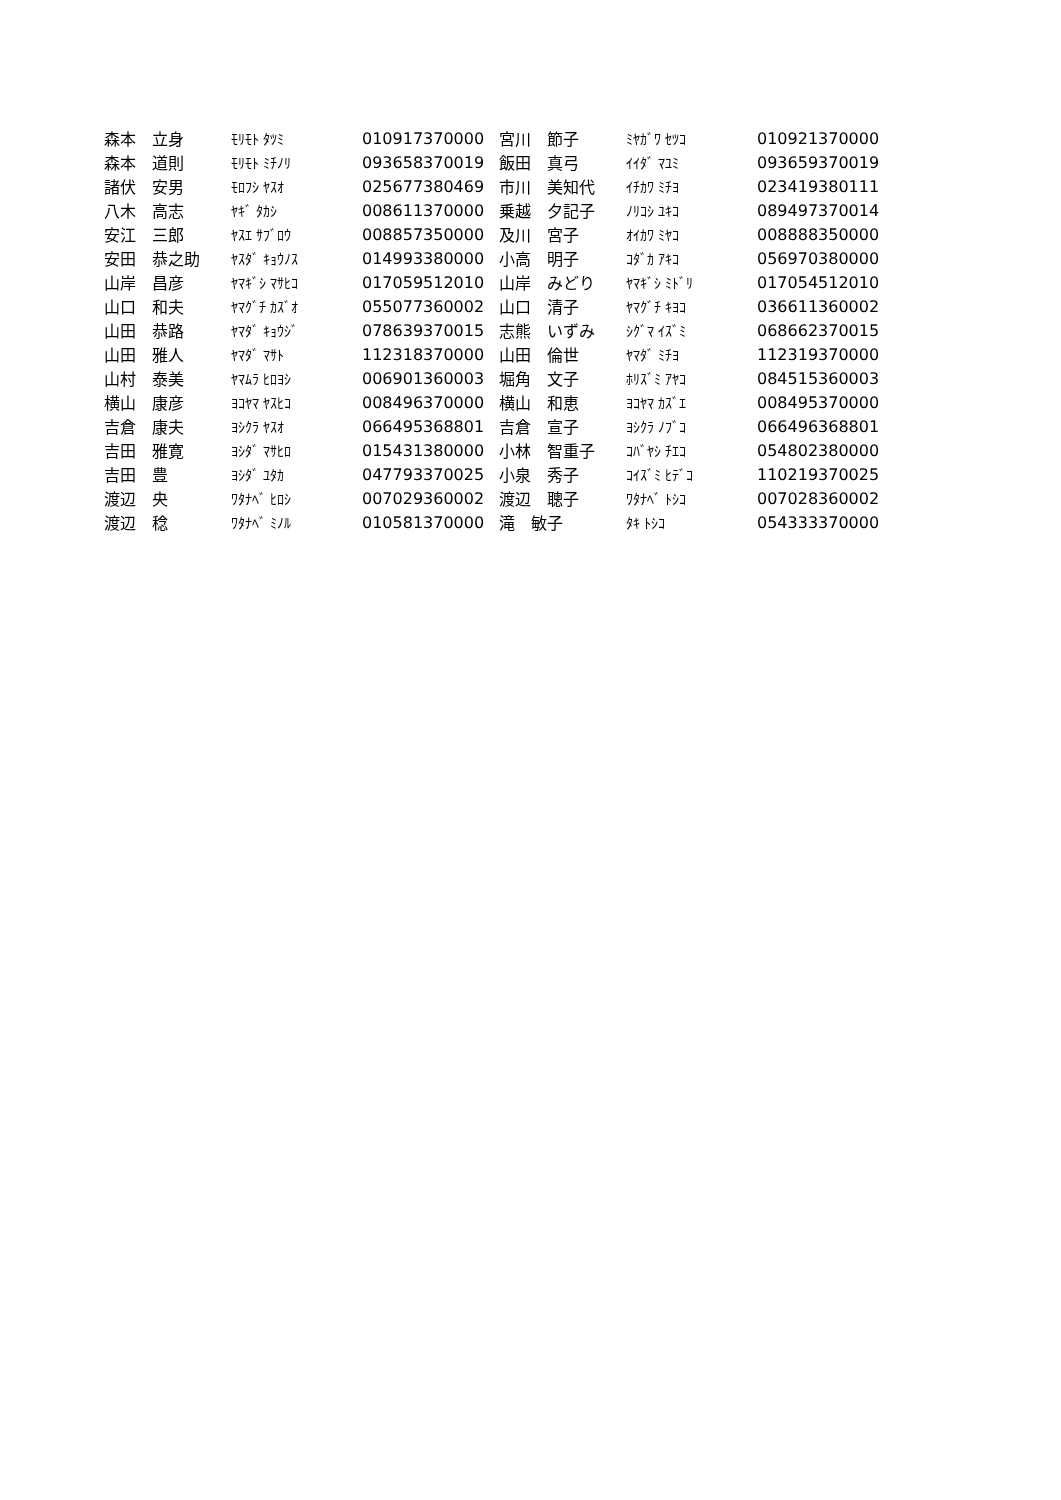| 森本 立身 | ﾓﾘﾓﾄ ﾀﾂﾐ | 010917370000 | 宮川 節子 | ﾐﾔｶﾞﾜ ｾﾂｺ | 010921370000 |
| 森本 道則 | ﾓﾘﾓﾄ ﾐﾁﾉﾘ | 093658370019 | 飯田 真弓 | ｲｲﾀﾞ ﾏﾕﾐ | 093659370019 |
| 諸伏 安男 | ﾓﾛﾌｼ ﾔｽｵ | 025677380469 | 市川 美知代 | ｲﾁｶﾜ ﾐﾁﾖ | 023419380111 |
| 八木 高志 | ﾔｷﾞ ﾀｶｼ | 008611370000 | 乗越 夕記子 | ﾉﾘｺｼ ﾕｷｺ | 089497370014 |
| 安江 三郎 | ﾔｽｴ ｻﾌﾞﾛｳ | 008857350000 | 及川 宮子 | ｵｲｶﾜ ﾐﾔｺ | 008888350000 |
| 安田 恭之助 | ﾔｽﾀﾞ ｷｮｳﾉｽ | 014993380000 | 小高 明子 | ｺﾀﾞｶ ｱｷｺ | 056970380000 |
| 山岸 昌彦 | ﾔﾏｷﾞｼ ﾏｻﾋｺ | 017059512010 | 山岸 みどり | ﾔﾏｷﾞｼ ﾐﾄﾞﾘ | 017054512010 |
| 山口 和夫 | ﾔﾏｸﾞﾁ ｶｽﾞｵ | 055077360002 | 山口 清子 | ﾔﾏｸﾞﾁ ｷﾖｺ | 036611360002 |
| 山田 恭路 | ﾔﾏﾀﾞ ｷｮｳｼﾞ | 078639370015 | 志熊 いずみ | ｼｸﾞﾏ ｲｽﾞﾐ | 068662370015 |
| 山田 雅人 | ﾔﾏﾀﾞ ﾏｻﾄ | 112318370000 | 山田 倫世 | ﾔﾏﾀﾞ ﾐﾁﾖ | 112319370000 |
| 山村 泰美 | ﾔﾏﾑﾗ ﾋﾛﾖｼ | 006901360003 | 堀角 文子 | ﾎﾘｽﾞﾐ ｱﾔｺ | 084515360003 |
| 横山 康彦 | ﾖｺﾔﾏ ﾔｽﾋｺ | 008496370000 | 横山 和恵 | ﾖｺﾔﾏ ｶｽﾞｴ | 008495370000 |
| 吉倉 康夫 | ﾖｼｸﾗ ﾔｽｵ | 066495368801 | 吉倉 宣子 | ﾖｼｸﾗ ﾉﾌﾞｺ | 066496368801 |
| 吉田 雅寛 | ﾖｼﾀﾞ ﾏｻﾋﾛ | 015431380000 | 小林 智重子 | ｺﾊﾞﾔｼ ﾁｴｺ | 054802380000 |
| 吉田 豊 | ﾖｼﾀﾞ ﾕﾀｶ | 047793370025 | 小泉 秀子 | ｺｲｽﾞﾐ ﾋﾃﾞｺ | 110219370025 |
| 渡辺 央 | ﾜﾀﾅﾍﾞ ﾋﾛｼ | 007029360002 | 渡辺 聰子 | ﾜﾀﾅﾍﾞ ﾄｼｺ | 007028360002 |
| 渡辺 稔 | ﾜﾀﾅﾍﾞ ﾐﾉﾙ | 010581370000 | 滝 敏子 | ﾀｷ ﾄｼｺ | 054333370000 |